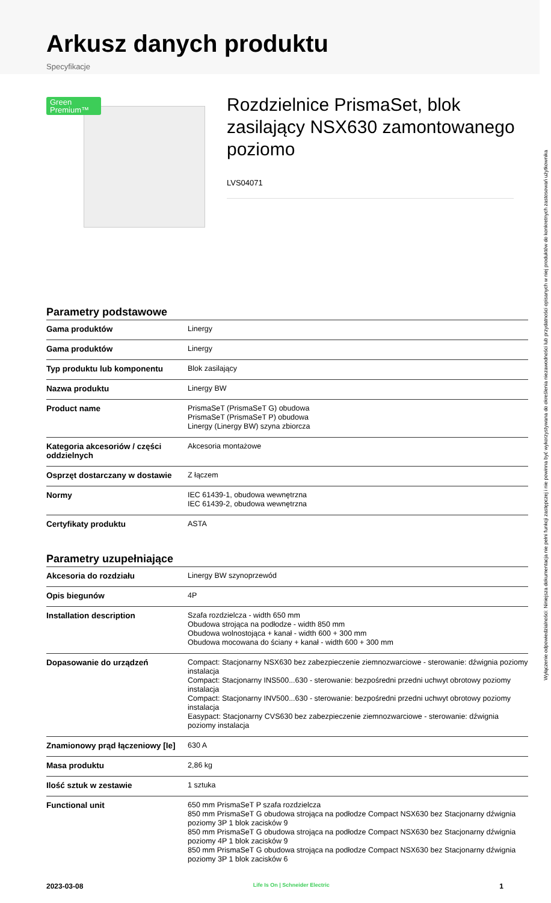Arkusz danych produktu
Specyfikacje
Green Premium™
Rozdzielnice PrismaSet, blok zasilający NSX630 zamontowanego poziomo
LVS04071
Wyłączenie odpowiedzialności: Niniejsza dokumentacja nie pełni funkcji zastępczej i nie powinna być wykorzystywana do określenia niezawodności lub przydatności opisanych w niej produktów do konkretnych zastosowań użytkownika
Parametry podstawowe
| Gama produktów | Linergy |
| Gama produktów | Linergy |
| Typ produktu lub komponentu | Blok zasilający |
| Nazwa produktu | Linergy BW |
| Product name | PrismaSeT (PrismaSeT G) obudowa PrismaSeT (PrismaSeT P) obudowa Linergy (Linergy BW) szyna zbiorcza |
| Kategoria akcesoriów / części oddzielnych | Akcesoria montażowe |
| Osprzęt dostarczany w dostawie | Z łączem |
| Normy | IEC 61439-1, obudowa wewnętrzna IEC 61439-2, obudowa wewnętrzna |
| Certyfikaty produktu | ASTA |
Parametry uzupełniające
| Akcesoria do rozdziału | Linergy BW szynoprzewód |
| Opis biegunów | 4P |
| Installation description | Szafa rozdzielcza - width 650 mm Obudowa strojąca na podłodze - width 850 mm Obudowa wolnostojąca + kanał - width 600 + 300 mm Obudowa mocowana do ściany + kanał - width 600 + 300 mm |
| Dopasowanie do urządzeń | Compact: Stacjonarny NSX630 bez zabezpieczenie ziemnozwarciowe - sterowanie: dźwignia poziomy instalacja Compact: Stacjonarny INS500...630 - sterowanie: bezpośredni przedni uchwyt obrotowy poziomy instalacja Compact: Stacjonarny INV500...630 - sterowanie: bezpośredni przedni uchwyt obrotowy poziomy instalacja Easypact: Stacjonarny CVS630 bez zabezpieczenie ziemnozwarciowe - sterowanie: dźwignia poziomy instalacja |
| Znamionowy prąd łączeniowy [Ie] | 630 A |
| Masa produktu | 2,86 kg |
| Ilość sztuk w zestawie | 1 sztuka |
| Functional unit | 650 mm PrismaSeT P szafa rozdzielcza 850 mm PrismaSeT G obudowa strojąca na podłodze Compact NSX630 bez Stacjonarny dźwignia poziomy 3P 1 blok zacisków 9 850 mm PrismaSeT G obudowa strojąca na podłodze Compact NSX630 bez Stacjonarny dźwignia poziomy 4P 1 blok zacisków 9 850 mm PrismaSeT G obudowa strojąca na podłodze Compact NSX630 bez Stacjonarny dźwignia poziomy 3P 1 blok zacisków 6 |
2023-03-08 Life Is On | Schneider Electric 1